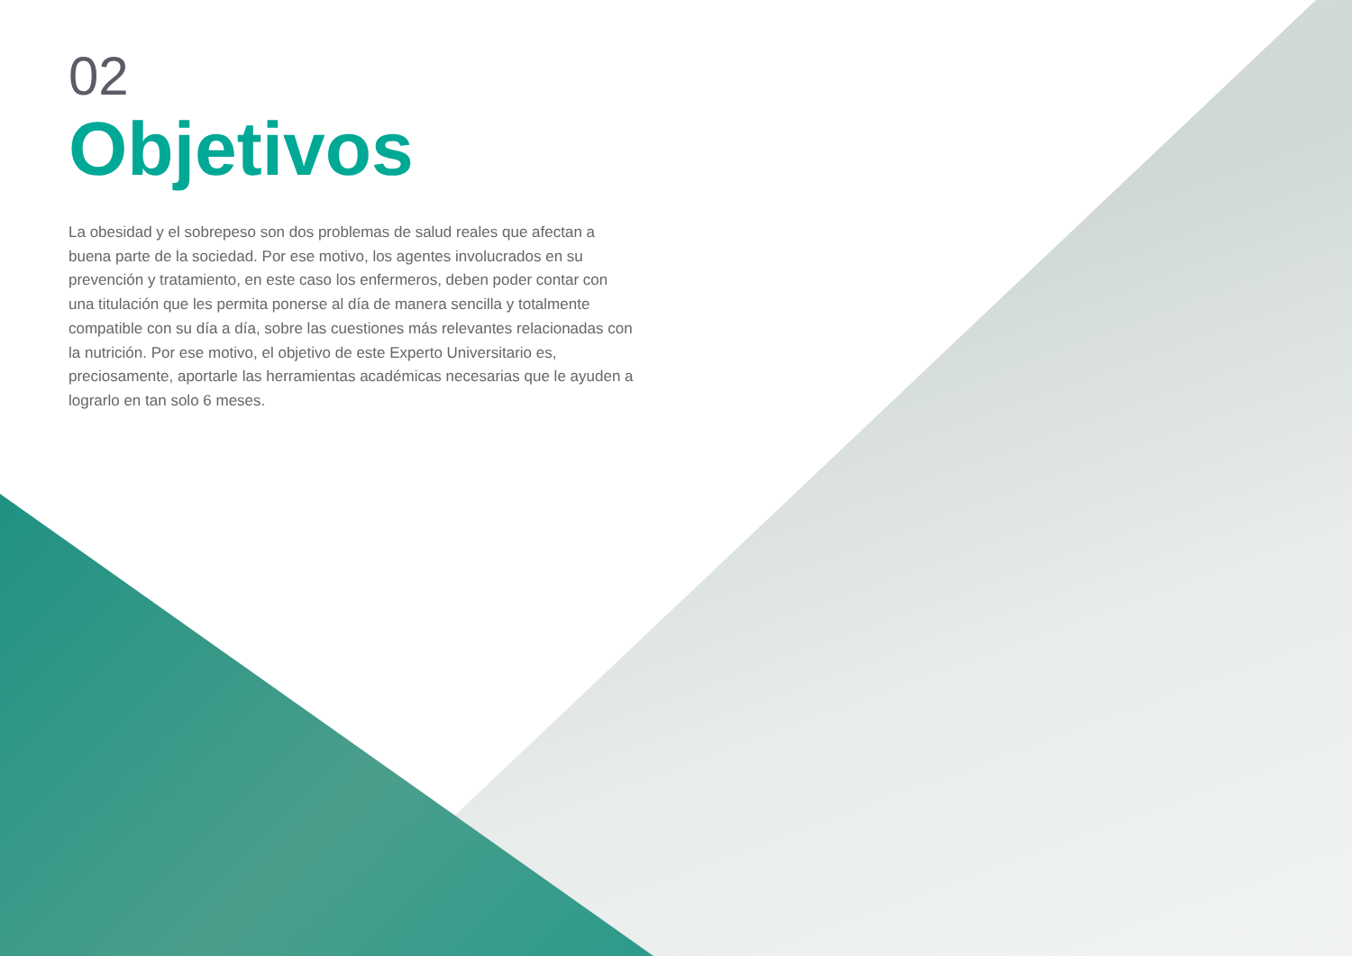02
Objetivos
La obesidad y el sobrepeso son dos problemas de salud reales que afectan a buena parte de la sociedad. Por ese motivo, los agentes involucrados en su prevención y tratamiento, en este caso los enfermeros, deben poder contar con una titulación que les permita ponerse al día de manera sencilla y totalmente compatible con su día a día, sobre las cuestiones más relevantes relacionadas con la nutrición. Por ese motivo, el objetivo de este Experto Universitario es, preciosamente, aportarle las herramientas académicas necesarias que le ayuden a lograrlo en tan solo 6 meses.